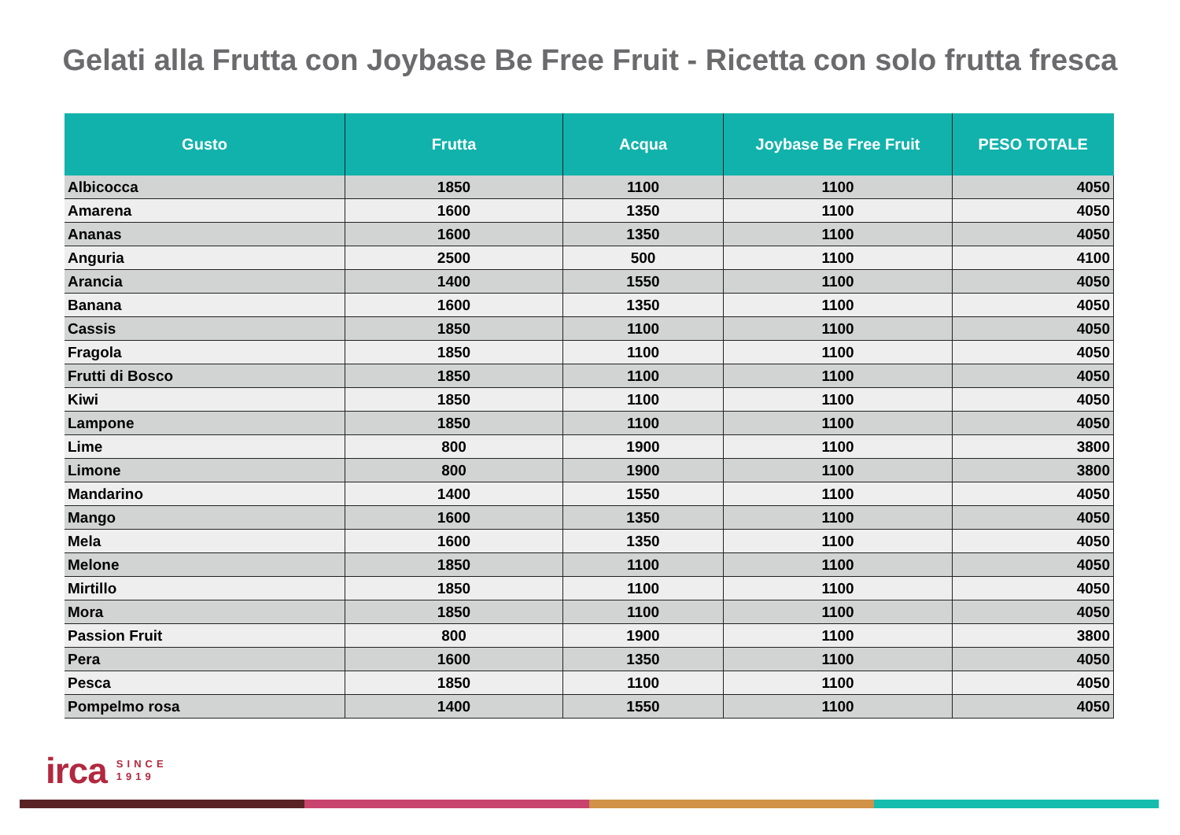Gelati alla Frutta con Joybase Be Free Fruit - Ricetta con solo frutta fresca
| Gusto | Frutta | Acqua | Joybase Be Free Fruit | PESO TOTALE |
| --- | --- | --- | --- | --- |
| Albicocca | 1850 | 1100 | 1100 | 4050 |
| Amarena | 1600 | 1350 | 1100 | 4050 |
| Ananas | 1600 | 1350 | 1100 | 4050 |
| Anguria | 2500 | 500 | 1100 | 4100 |
| Arancia | 1400 | 1550 | 1100 | 4050 |
| Banana | 1600 | 1350 | 1100 | 4050 |
| Cassis | 1850 | 1100 | 1100 | 4050 |
| Fragola | 1850 | 1100 | 1100 | 4050 |
| Frutti di Bosco | 1850 | 1100 | 1100 | 4050 |
| Kiwi | 1850 | 1100 | 1100 | 4050 |
| Lampone | 1850 | 1100 | 1100 | 4050 |
| Lime | 800 | 1900 | 1100 | 3800 |
| Limone | 800 | 1900 | 1100 | 3800 |
| Mandarino | 1400 | 1550 | 1100 | 4050 |
| Mango | 1600 | 1350 | 1100 | 4050 |
| Mela | 1600 | 1350 | 1100 | 4050 |
| Melone | 1850 | 1100 | 1100 | 4050 |
| Mirtillo | 1850 | 1100 | 1100 | 4050 |
| Mora | 1850 | 1100 | 1100 | 4050 |
| Passion Fruit | 800 | 1900 | 1100 | 3800 |
| Pera | 1600 | 1350 | 1100 | 4050 |
| Pesca | 1850 | 1100 | 1100 | 4050 |
| Pompelmo rosa | 1400 | 1550 | 1100 | 4050 |
irca SINCE
1919